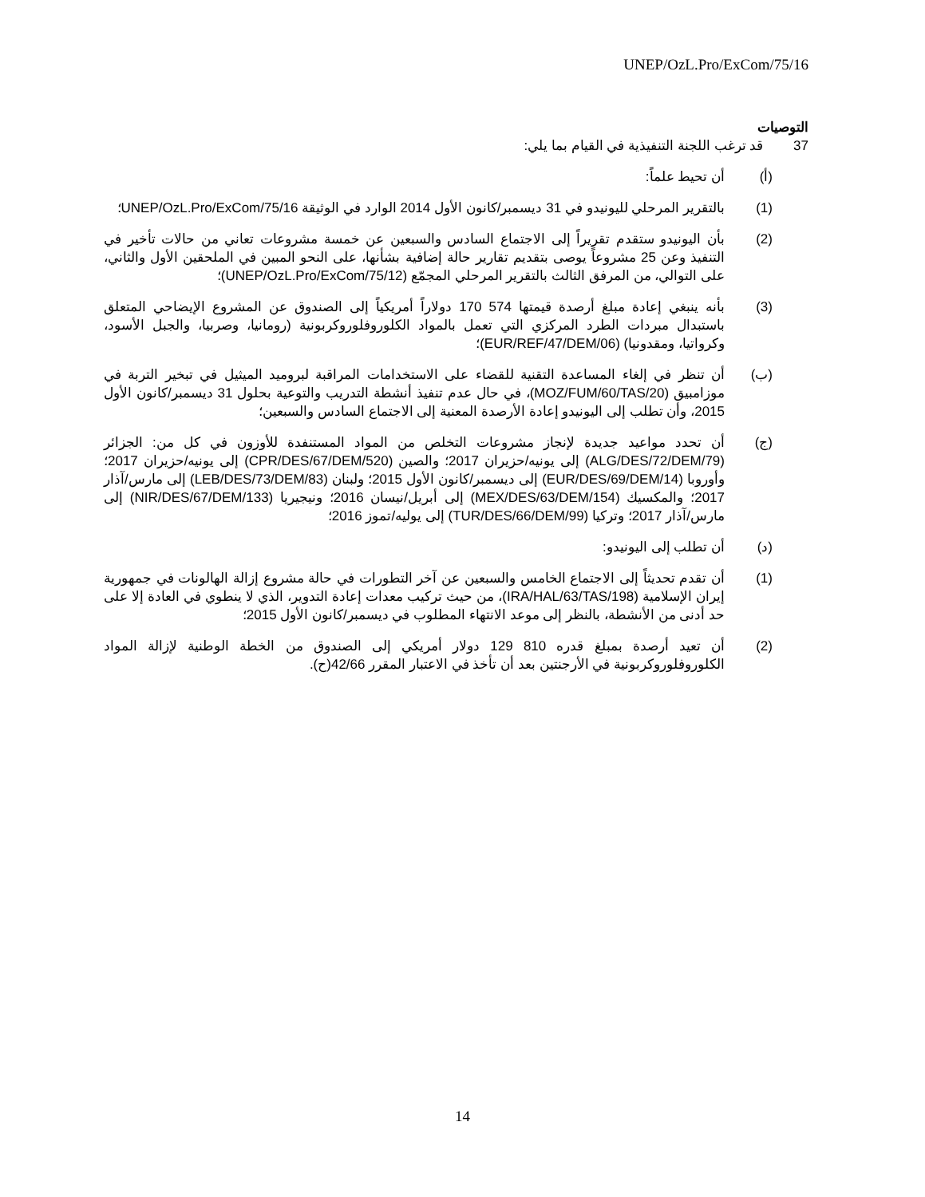UNEP/OzL.Pro/ExCom/75/16
التوصيات
37 قد ترغب اللجنة التنفيذية في القيام بما يلي:
(أ) أن تحيط علماً:
(1) بالتقرير المرحلي لليونيدو في 31 ديسمبر/كانون الأول 2014 الوارد في الوثيقة UNEP/OzL.Pro/ExCom/75/16؛
(2) بأن اليونيدو ستقدم تقريراً إلى الاجتماع السادس والسبعين عن خمسة مشروعات تعاني من حالات تأخير في التنفيذ وعن 25 مشروعاً يوصى بتقديم تقارير حالة إضافية بشأنها، على النحو المبين في الملحقين الأول والثاني، على التوالي، من المرفق الثالث بالتقرير المرحلي المجمّع (UNEP/OzL.Pro/ExCom/75/12)؛
(3) بأنه ينبغي إعادة مبلغ أرصدة قيمتها 574 170 دولاراً أمريكياً إلى الصندوق عن المشروع الإيضاحي المتعلق باستبدال مبردات الطرد المركزي التي تعمل بالمواد الكلوروفلوروكربونية (رومانيا، وصربيا، والجبل الأسود، وكرواتيا، ومقدونيا) (EUR/REF/47/DEM/06)؛
(ب) أن تنظر في إلغاء المساعدة التقنية للقضاء على الاستخدامات المراقبة لبروميد الميثيل في تبخير التربة في موزامبيق (MOZ/FUM/60/TAS/20)، في حال عدم تنفيذ أنشطة التدريب والتوعية بحلول 31 ديسمبر/كانون الأول 2015، وأن تطلب إلى اليونيدو إعادة الأرصدة المعنية إلى الاجتماع السادس والسبعين؛
(ج) أن تحدد مواعيد جديدة لإنجاز مشروعات التخلص من المواد المستنفدة للأوزون في كل من: الجزائر (ALG/DES/72/DEM/79) إلى يونيه/حزيران 2017؛ والصين (CPR/DES/67/DEM/520) إلى يونيه/حزيران 2017؛ وأوروبا (EUR/DES/69/DEM/14) إلى ديسمبر/كانون الأول 2015؛ ولبنان (LEB/DES/73/DEM/83) إلى مارس/آذار 2017؛ والمكسيك (MEX/DES/63/DEM/154) إلى أبريل/نيسان 2016؛ ونيجيريا (NIR/DES/67/DEM/133) إلى مارس/آذار 2017؛ وتركيا (TUR/DES/66/DEM/99) إلى يوليه/تموز 2016؛
(د) أن تطلب إلى اليونيدو:
(1) أن تقدم تحديثاً إلى الاجتماع الخامس والسبعين عن آخر التطورات في حالة مشروع إزالة الهالونات في جمهورية إيران الإسلامية (IRA/HAL/63/TAS/198)، من حيث تركيب معدات إعادة التدوير، الذي لا ينطوي في العادة إلا على حد أدنى من الأنشطة، بالنظر إلى موعد الانتهاء المطلوب في ديسمبر/كانون الأول 2015؛
(2) أن تعيد أرصدة بمبلغ قدره 810 129 دولار أمريكي إلى الصندوق من الخطة الوطنية لإزالة المواد الكلوروفلوروكربونية في الأرجنتين بعد أن تأخذ في الاعتبار المقرر 42/66(ح).
14